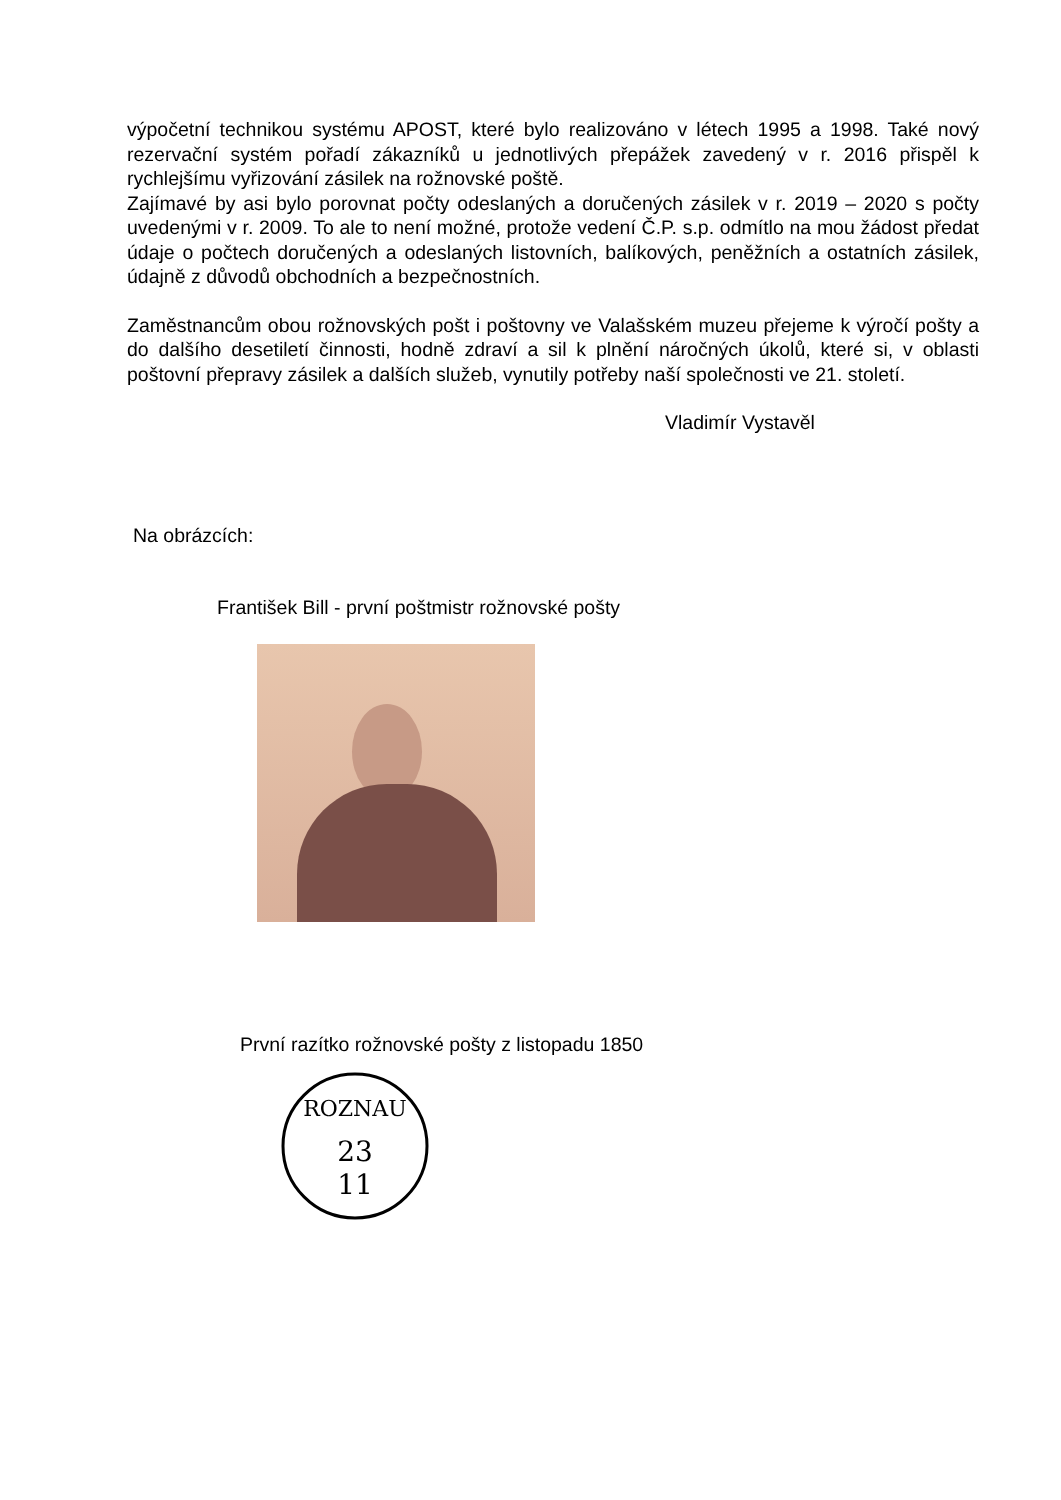výpočetní technikou systému APOST, které bylo realizováno v létech 1995 a 1998. Také nový rezervační systém pořadí zákazníků u jednotlivých přepážek zavedený v r. 2016 přispěl k rychlejšímu vyřizování zásilek na rožnovské poště.
Zajímavé by asi bylo porovnat počty odeslaných a doručených zásilek v r. 2019 – 2020 s počty uvedenými v r. 2009. To ale to není možné, protože vedení Č.P. s.p. odmítlo na mou žádost předat údaje o počtech doručených a odeslaných listovních, balíkových, peněžních a ostatních zásilek, údajně z důvodů obchodních a bezpečnostních.
Zaměstnancům obou rožnovských pošt i poštovny ve Valašském muzeu přejeme k výročí pošty a do dalšího desetiletí činnosti, hodně zdraví a sil k plnění náročných úkolů, které si, v oblasti poštovní přepravy zásilek a dalších služeb, vynutily potřeby naší společnosti ve 21. století.
Vladimír Vystavěl
Na obrázcích:
František Bill - první poštmistr rožnovské pošty
První razítko rožnovské pošty z listopadu 1850
ROZNAU
23
11